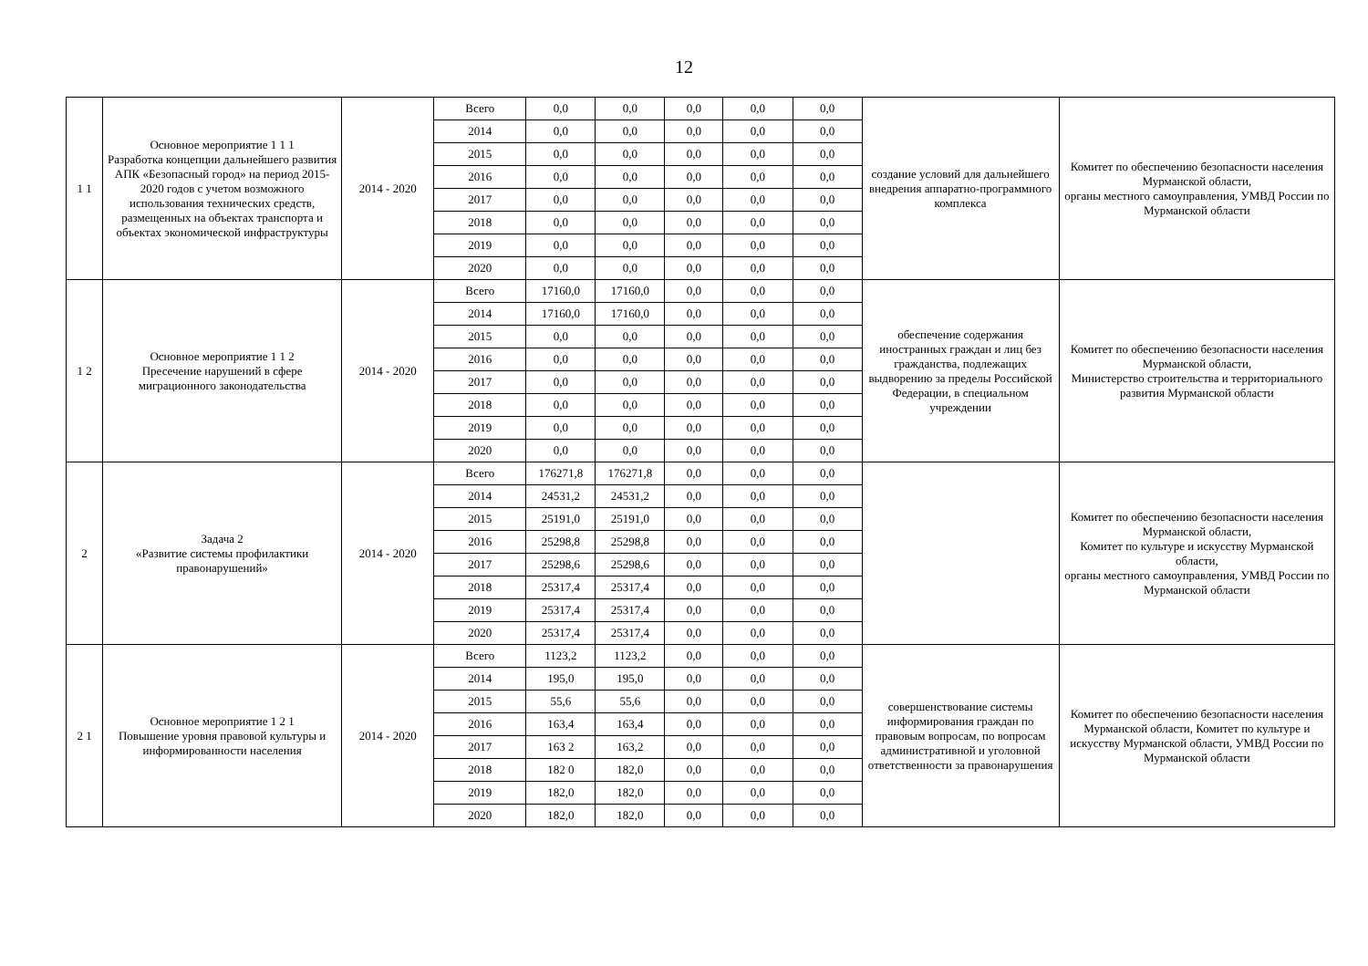12
| 1 1 | Основное мероприятие 1 1 1 Разработка концепции дальнейшего развития АПК «Безопасный город» на период 2015-2020 годов с учетом возможного использования технических средств, размещенных на объектах транспорта и объектах экономической инфраструктуры | 2014 - 2020 | Всего | 0,0 | 0,0 | 0,0 | 0,0 | 0,0 | создание условий для дальнейшего внедрения аппаратно-программного комплекса | Комитет по обеспечению безопасности населения Мурманской области, органы местного самоуправления, УМВД России по Мурманской области |
| | | | 2014 | 0,0 | 0,0 | 0,0 | 0,0 | 0,0 | | |
| | | | 2015 | 0,0 | 0,0 | 0,0 | 0,0 | 0,0 | | |
| | | | 2016 | 0,0 | 0,0 | 0,0 | 0,0 | 0,0 | | |
| | | | 2017 | 0,0 | 0,0 | 0,0 | 0,0 | 0,0 | | |
| | | | 2018 | 0,0 | 0,0 | 0,0 | 0,0 | 0,0 | | |
| | | | 2019 | 0,0 | 0,0 | 0,0 | 0,0 | 0,0 | | |
| | | | 2020 | 0,0 | 0,0 | 0,0 | 0,0 | 0,0 | | |
| 1 2 | Основное мероприятие 1 1 2 Пресечение нарушений в сфере миграционного законодательства | 2014 - 2020 | Всего | 17160,0 | 17160,0 | 0,0 | 0,0 | 0,0 | обеспечение содержания иностранных граждан и лиц без гражданства, подлежащих выдворению за пределы Российской Федерации, в специальном учреждении | Комитет по обеспечению безопасности населения Мурманской области, Министерство строительства и территориального развития Мурманской области |
| | | | 2014 | 17160,0 | 17160,0 | 0,0 | 0,0 | 0,0 | | |
| | | | 2015 | 0,0 | 0,0 | 0,0 | 0,0 | 0,0 | | |
| | | | 2016 | 0,0 | 0,0 | 0,0 | 0,0 | 0,0 | | |
| | | | 2017 | 0,0 | 0,0 | 0,0 | 0,0 | 0,0 | | |
| | | | 2018 | 0,0 | 0,0 | 0,0 | 0,0 | 0,0 | | |
| | | | 2019 | 0,0 | 0,0 | 0,0 | 0,0 | 0,0 | | |
| | | | 2020 | 0,0 | 0,0 | 0,0 | 0,0 | 0,0 | | |
| 2 | Задача 2 «Развитие системы профилактики правонарушений» | 2014 - 2020 | Всего | 176271,8 | 176271,8 | 0,0 | 0,0 | 0,0 | | Комитет по обеспечению безопасности населения Мурманской области, Комитет по культуре и искусству Мурманской области, органы местного самоуправления, УМВД России по Мурманской области |
| | | | 2014 | 24531,2 | 24531,2 | 0,0 | 0,0 | 0,0 | | |
| | | | 2015 | 25191,0 | 25191,0 | 0,0 | 0,0 | 0,0 | | |
| | | | 2016 | 25298,8 | 25298,8 | 0,0 | 0,0 | 0,0 | | |
| | | | 2017 | 25298,6 | 25298,6 | 0,0 | 0,0 | 0,0 | | |
| | | | 2018 | 25317,4 | 25317,4 | 0,0 | 0,0 | 0,0 | | |
| | | | 2019 | 25317,4 | 25317,4 | 0,0 | 0,0 | 0,0 | | |
| | | | 2020 | 25317,4 | 25317,4 | 0,0 | 0,0 | 0,0 | | |
| 2 1 | Основное мероприятие 1 2 1 Повышение уровня правовой культуры и информированности населения | 2014 - 2020 | Всего | 1123,2 | 1123,2 | 0,0 | 0,0 | 0,0 | совершенствование системы информирования граждан по правовым вопросам, по вопросам административной и уголовной ответственности за правонарушения | Комитет по обеспечению безопасности населения Мурманской области, Комитет по культуре и искусству Мурманской области, УМВД России по Мурманской области |
| | | | 2014 | 195,0 | 195,0 | 0,0 | 0,0 | 0,0 | | |
| | | | 2015 | 55,6 | 55,6 | 0,0 | 0,0 | 0,0 | | |
| | | | 2016 | 163,4 | 163,4 | 0,0 | 0,0 | 0,0 | | |
| | | | 2017 | 163 2 | 163,2 | 0,0 | 0,0 | 0,0 | | |
| | | | 2018 | 182 0 | 182,0 | 0,0 | 0,0 | 0,0 | | |
| | | | 2019 | 182,0 | 182,0 | 0,0 | 0,0 | 0,0 | | |
| | | | 2020 | 182,0 | 182,0 | 0,0 | 0,0 | 0,0 | | |